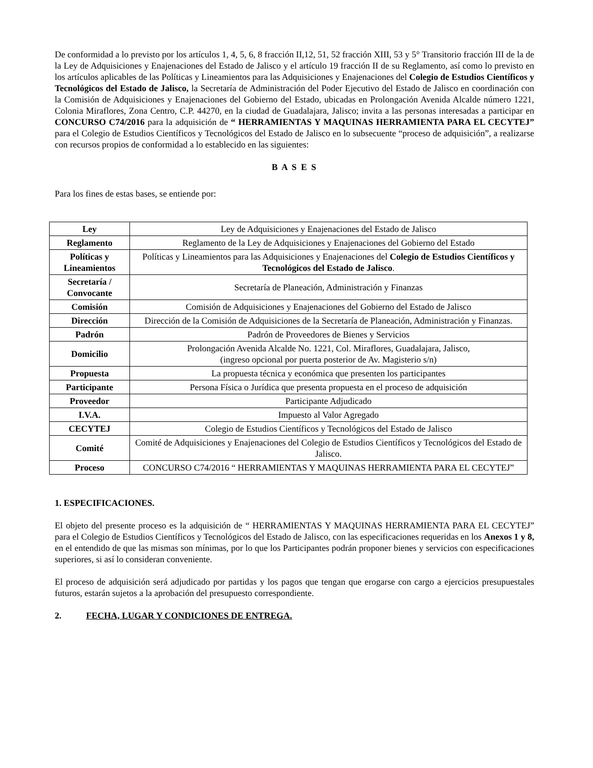De conformidad a lo previsto por los artículos 1, 4, 5, 6, 8 fracción II,12, 51, 52 fracción XIII, 53 y 5° Transitorio fracción III de la de la Ley de Adquisiciones y Enajenaciones del Estado de Jalisco y el artículo 19 fracción II de su Reglamento, así como lo previsto en los artículos aplicables de las Políticas y Lineamientos para las Adquisiciones y Enajenaciones del Colegio de Estudios Científicos y Tecnológicos del Estado de Jalisco, la Secretaría de Administración del Poder Ejecutivo del Estado de Jalisco en coordinación con la Comisión de Adquisiciones y Enajenaciones del Gobierno del Estado, ubicadas en Prolongación Avenida Alcalde número 1221, Colonia Miraflores, Zona Centro, C.P. 44270, en la ciudad de Guadalajara, Jalisco; invita a las personas interesadas a participar en CONCURSO C74/2016 para la adquisición de “ HERRAMIENTAS Y MAQUINAS HERRAMIENTA PARA EL CECYTEJ” para el Colegio de Estudios Científicos y Tecnológicos del Estado de Jalisco en lo subsecuente “proceso de adquisición”, a realizarse con recursos propios de conformidad a lo establecido en las siguientes:
B A S E S
Para los fines de estas bases, se entiende por:
| Ley | Ley de Adquisiciones y Enajenaciones del Estado de Jalisco |
| Reglamento | Reglamento de la Ley de Adquisiciones y Enajenaciones del Gobierno del Estado |
| Políticas y Lineamientos | Políticas y Lineamientos para las Adquisiciones y Enajenaciones del Colegio de Estudios Científicos y Tecnológicos del Estado de Jalisco . |
| Secretaría / Convocante | Secretaría de Planeación, Administración y Finanzas |
| Comisión | Comisión de Adquisiciones y Enajenaciones del Gobierno del Estado de Jalisco |
| Dirección | Dirección de la Comisión de Adquisiciones de la Secretaría de Planeación, Administración y Finanzas. |
| Padrón | Padrón de Proveedores de Bienes y Servicios |
| Domicilio | Prolongación Avenida Alcalde No. 1221, Col. Miraflores, Guadalajara, Jalisco, (ingreso opcional por puerta posterior de Av. Magisterio s/n) |
| Propuesta | La propuesta técnica y económica que presenten los participantes |
| Participante | Persona Física o Jurídica que presenta propuesta en el proceso de adquisición |
| Proveedor | Participante Adjudicado |
| I.V.A. | Impuesto al Valor Agregado |
| CECYTEJ | Colegio de Estudios Científicos y Tecnológicos del Estado de Jalisco |
| Comité | Comité de Adquisiciones y Enajenaciones del Colegio de Estudios Científicos y Tecnológicos del Estado de Jalisco. |
| Proceso | CONCURSO C74/2016 “ HERRAMIENTAS Y MAQUINAS HERRAMIENTA PARA EL CECYTEJ” |
1. ESPECIFICACIONES.
El objeto del presente proceso es la adquisición de “ HERRAMIENTAS Y MAQUINAS HERRAMIENTA PARA EL CECYTEJ” para el Colegio de Estudios Científicos y Tecnológicos del Estado de Jalisco, con las especificaciones requeridas en los Anexos 1 y 8, en el entendido de que las mismas son mínimas, por lo que los Participantes podrán proponer bienes y servicios con especificaciones superiores, si así lo consideran conveniente.
El proceso de adquisición será adjudicado por partidas y los pagos que tengan que erogarse con cargo a ejercicios presupuestales futuros, estarán sujetos a la aprobación del presupuesto correspondiente.
2. FECHA, LUGAR Y CONDICIONES DE ENTREGA.